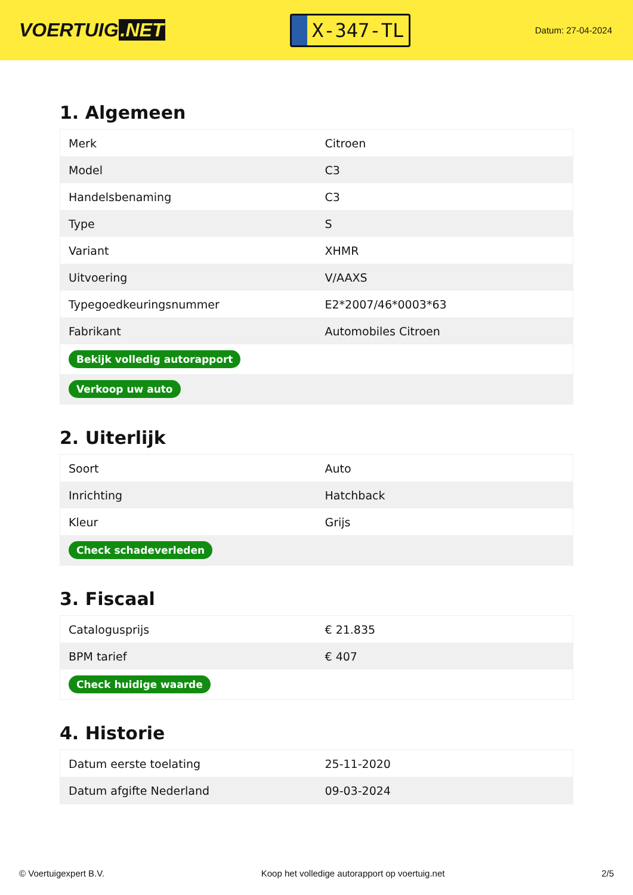VOERTUIG.NET
X-347-TL
Datum: 27-04-2024
1. Algemeen
| Merk | Citroen |
| Model | C3 |
| Handelsbenaming | C3 |
| Type | S |
| Variant | XHMR |
| Uitvoering | V/AAXS |
| Typegoedkeuringsnummer | E2*2007/46*0003*63 |
| Fabrikant | Automobiles Citroen |
| Bekijk volledig autorapport | |
| Verkoop uw auto | |
2. Uiterlijk
| Soort | Auto |
| Inrichting | Hatchback |
| Kleur | Grijs |
| Check schadeverleden | |
3. Fiscaal
| Catalogusprijs | € 21.835 |
| BPM tarief | € 407 |
| Check huidige waarde | |
4. Historie
| Datum eerste toelating | 25-11-2020 |
| Datum afgifte Nederland | 09-03-2024 |
© Voertuigexpert B.V. Koop het volledige autorapport op voertuig.net 2/5